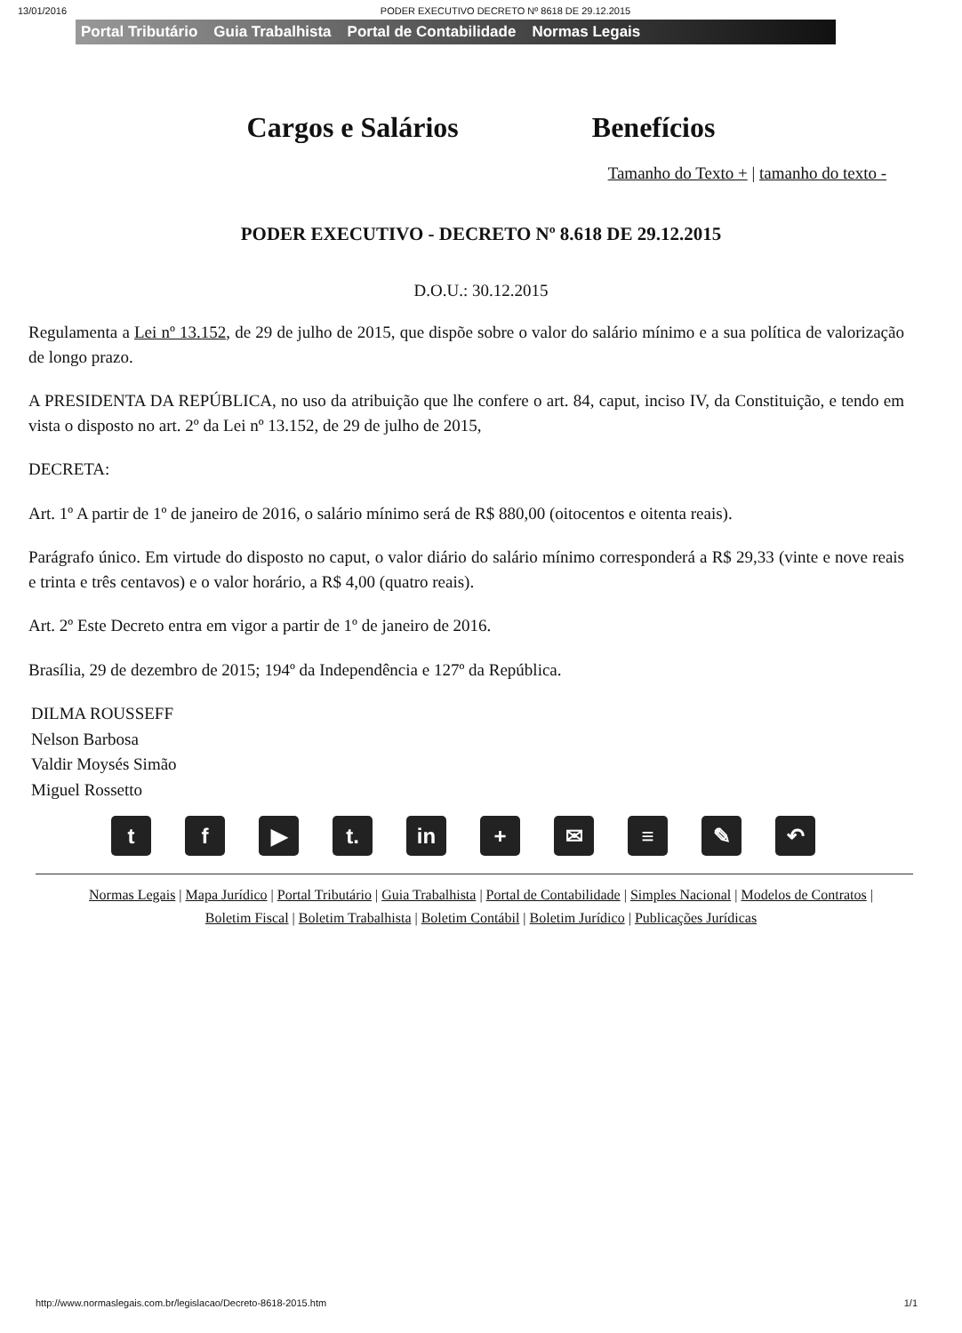13/01/2016 PODER EXECUTIVO DECRETO Nº 8618 DE 29.12.2015
Portal Tributário Guia Trabalhista Portal de Contabilidade Normas Legais
Cargos e Salários Benefícios
Tamanho do Texto + | tamanho do texto -
PODER EXECUTIVO - DECRETO Nº 8.618 DE 29.12.2015
D.O.U.: 30.12.2015
Regulamenta a Lei nº 13.152, de 29 de julho de 2015, que dispõe sobre o valor do salário mínimo e a sua política de valorização de longo prazo.
A PRESIDENTA DA REPÚBLICA, no uso da atribuição que lhe confere o art. 84, caput, inciso IV, da Constituição, e tendo em vista o disposto no art. 2º da Lei nº 13.152, de 29 de julho de 2015,
DECRETA:
Art. 1º A partir de 1º de janeiro de 2016, o salário mínimo será de R$ 880,00 (oitocentos e oitenta reais).
Parágrafo único. Em virtude do disposto no caput, o valor diário do salário mínimo corresponderá a R$ 29,33 (vinte e nove reais e trinta e três centavos) e o valor horário, a R$ 4,00 (quatro reais).
Art. 2º Este Decreto entra em vigor a partir de 1º de janeiro de 2016.
Brasília, 29 de dezembro de 2015; 194º da Independência e 127º da República.
DILMA ROUSSEFF
Nelson Barbosa
Valdir Moysés Simão
Miguel Rossetto
t f ▶ t. in + ✉ ≡ ✎ ↶
Normas Legais | Mapa Jurídico | Portal Tributário | Guia Trabalhista | Portal de Contabilidade | Simples Nacional | Modelos de Contratos |
Boletim Fiscal | Boletim Trabalhista | Boletim Contábil | Boletim Jurídico | Publicações Jurídicas
http://www.normaslegais.com.br/legislacao/Decreto-8618-2015.htm 1/1